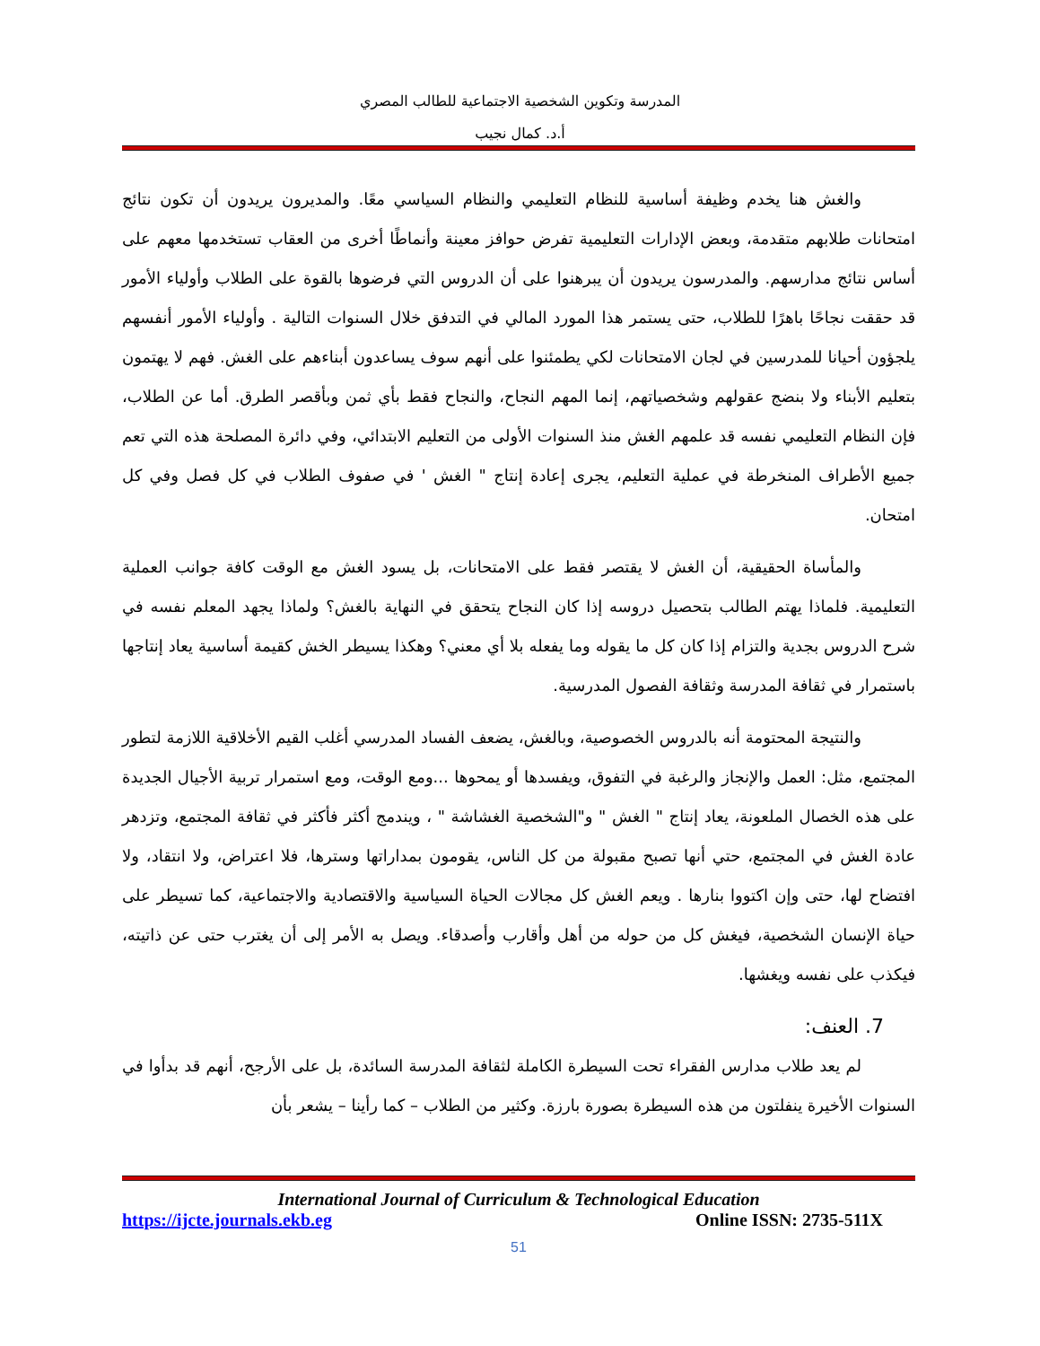المدرسة وتكوين الشخصية الاجتماعية للطالب المصري
أ.د. كمال نجيب
والغش هنا يخدم وظيفة أساسية للنظام التعليمي والنظام السياسي معًا. والمديرون يريدون أن تكون نتائج امتحانات طلابهم متقدمة، وبعض الإدارات التعليمية تفرض حوافز معينة وأنماطًا أخرى من العقاب تستخدمها معهم على أساس نتائج مدارسهم. والمدرسون يريدون أن يبرهنوا على أن الدروس التي فرضوها بالقوة على الطلاب وأولياء الأمور قد حققت نجاحًا باهرًا للطلاب، حتى يستمر هذا المورد المالي في التدفق خلال السنوات التالية . وأولياء الأمور أنفسهم يلجؤون أحيانا للمدرسين في لجان الامتحانات لكي يطمئنوا على أنهم سوف يساعدون أبناءهم على الغش. فهم لا يهتمون بتعليم الأبناء ولا بنضج عقولهم وشخصياتهم، إنما المهم النجاح، والنجاح فقط بأي ثمن وبأقصر الطرق. أما عن الطلاب، فإن النظام التعليمي نفسه قد علمهم الغش منذ السنوات الأولى من التعليم الابتدائي، وفي دائرة المصلحة هذه التي تعم جميع الأطراف المنخرطة في عملية التعليم، يجرى إعادة إنتاج " الغش ' في صفوف الطلاب في كل فصل وفي كل امتحان.
والمأساة الحقيقية، أن الغش لا يقتصر فقط على الامتحانات، بل يسود الغش مع الوقت كافة جوانب العملية التعليمية. فلماذا يهتم الطالب بتحصيل دروسه إذا كان النجاح يتحقق في النهاية بالغش؟ ولماذا يجهد المعلم نفسه في شرح الدروس بجدية والتزام إذا كان كل ما يقوله وما يفعله بلا أي معني؟ وهكذا يسيطر الخش كقيمة أساسية يعاد إنتاجها باستمرار في ثقافة المدرسة وثقافة الفصول المدرسية.
والنتيجة المحتومة أنه بالدروس الخصوصية، وبالغش، يضعف الفساد المدرسي أغلب القيم الأخلاقية اللازمة لتطور المجتمع، مثل: العمل والإنجاز والرغبة في التفوق، ويفسدها أو يمحوها ...ومع الوقت، ومع استمرار تربية الأجيال الجديدة على هذه الخصال الملعونة، يعاد إنتاج " الغش " و"الشخصية الغشاشة " ، ويندمج أكثر فأكثر في ثقافة المجتمع، وتزدهر عادة الغش في المجتمع، حتي أنها تصبح مقبولة من كل الناس، يقومون بمداراتها وسترها، فلا اعتراض، ولا انتقاد، ولا افتضاح لها، حتى وإن اكتووا بنارها . ويعم الغش كل مجالات الحياة السياسية والاقتصادية والاجتماعية، كما تسيطر على حياة الإنسان الشخصية، فيغش كل من حوله من أهل وأقارب وأصدقاء. ويصل به الأمر إلى أن يغترب حتى عن ذاتيته، فيكذب على نفسه ويغشها.
7. العنف:
لم يعد طلاب مدارس الفقراء تحت السيطرة الكاملة لثقافة المدرسة السائدة، بل على الأرجح، أنهم قد بدأوا في السنوات الأخيرة ينفلتون من هذه السيطرة بصورة بارزة. وكثير من الطلاب – كما رأينا – يشعر بأن
International Journal of Curriculum & Technological Education
https://ijcte.journals.ekb.eg Online ISSN: 2735-511X
51